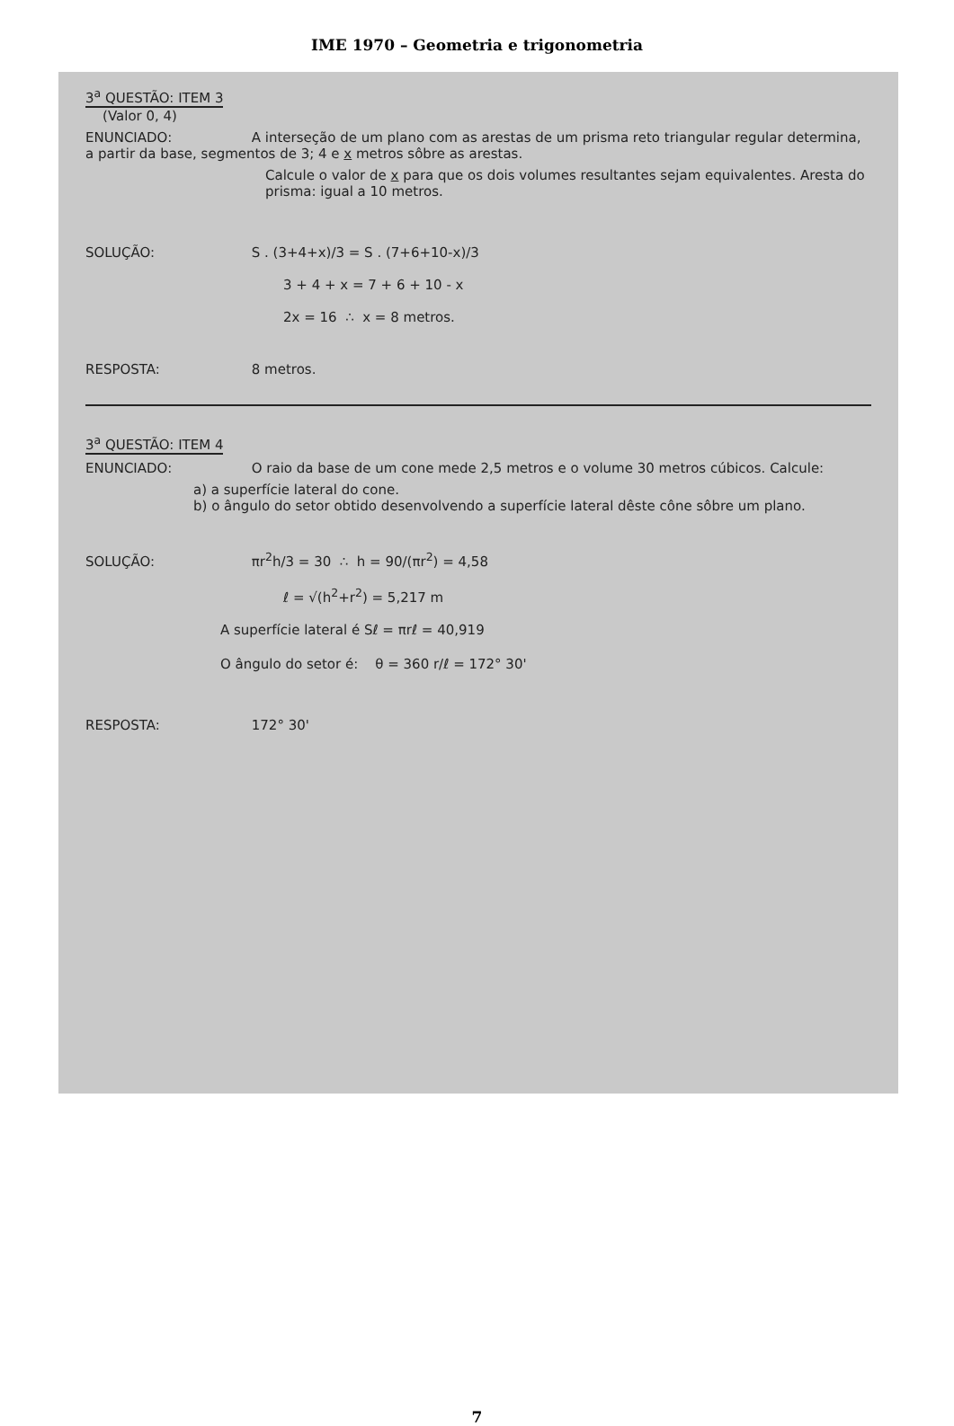IME 1970 – Geometria e trigonometria
3<sup>a</sup> QUESTÃO: ITEM 3
(Valor 0, 4)
ENUNCIADO: A interseção de um plano com as arestas de um prisma reto triangular regular determina, a partir da base, segmentos de 3; 4 e x metros sôbre as arestas.
Calcule o valor de x para que os dois volumes resultantes sejam equivalentes. Aresta do prisma: igual a 10 metros.
SOLUÇÃO: S . (3+4+x)/3 = S . (7+6+10-x)/3
3 + 4 + x = 7 + 6 + 10 - x
2x = 16 ∴ x = 8 metros.
RESPOSTA: 8 metros.
3<sup>a</sup> QUESTÃO: ITEM 4
ENUNCIADO: O raio da base de um cone mede 2,5 metros e o volume 30 metros cúbicos. Calcule:
a) a superfície lateral do cone.
b) o ângulo do setor obtido desenvolvendo a superfície lateral dêste cône sôbre um plano.
SOLUÇÃO: πr<sup>2</sup>h/3 = 30 ∴ h = 90/(πr<sup>2</sup>) = 4,58
ℓ = √(h<sup>2</sup>+r<sup>2</sup>) = 5,217 m
A superfície lateral é Sℓ = πrℓ = 40,919
O ângulo do setor é: θ = 360 r/ℓ = 172° 30'
RESPOSTA: 172° 30'
7